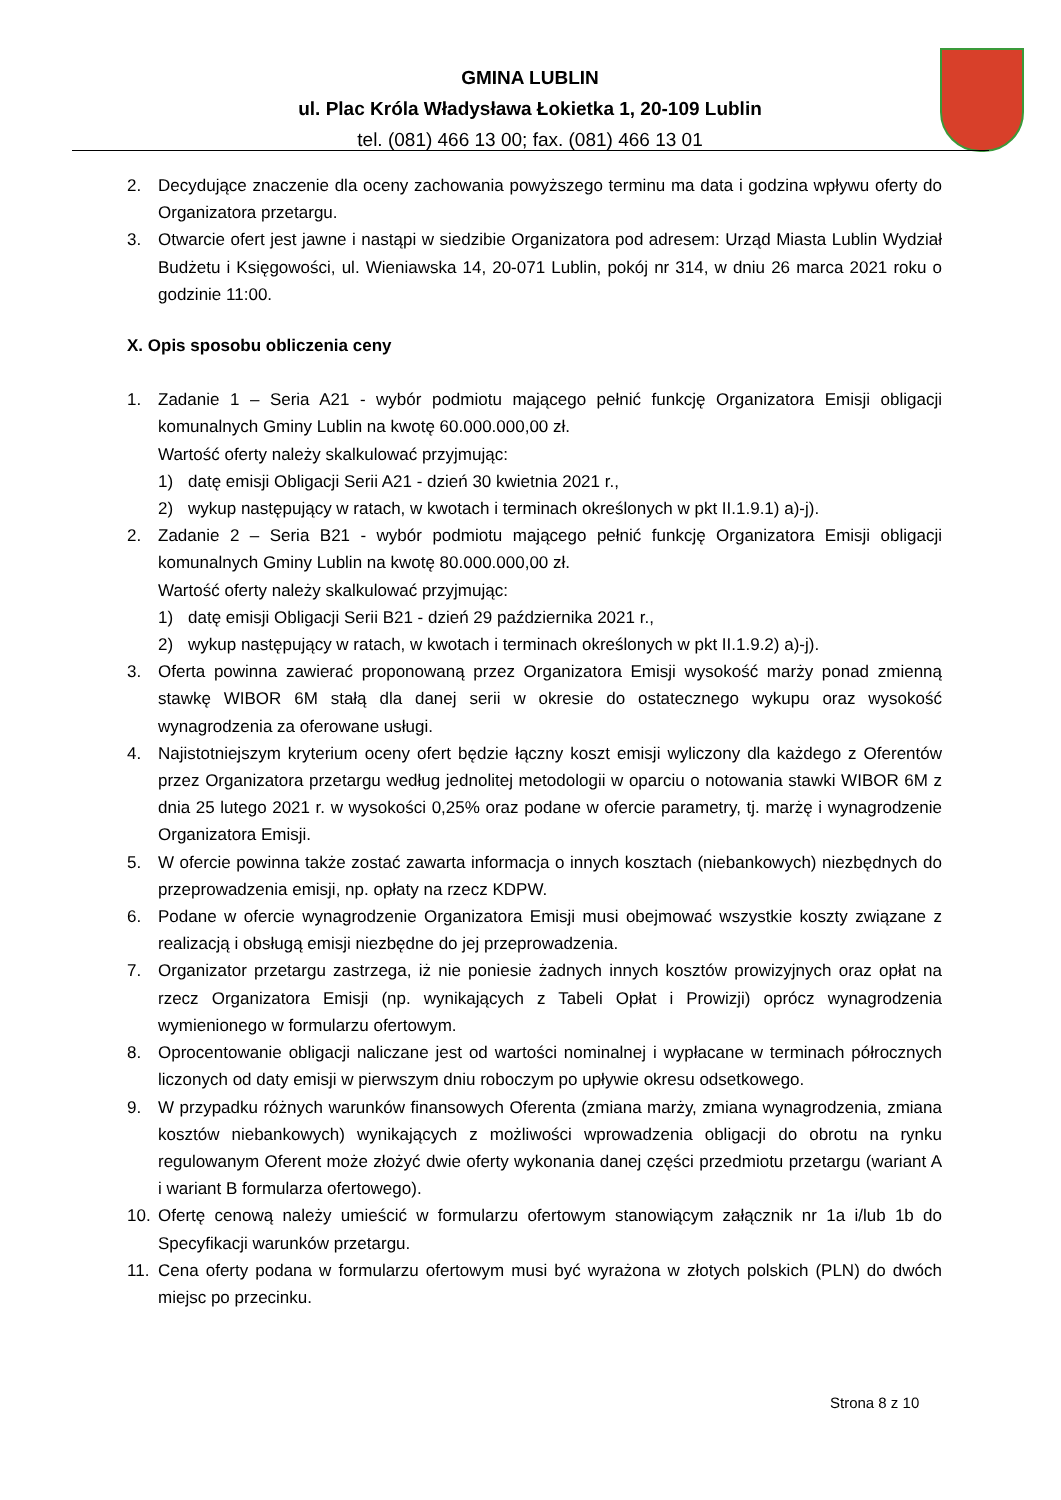GMINA LUBLIN
ul. Plac Króla Władysława Łokietka 1, 20-109 Lublin
tel. (081) 466 13 00; fax. (081) 466 13 01
2. Decydujące znaczenie dla oceny zachowania powyższego terminu ma data i godzina wpływu oferty do Organizatora przetargu.
3. Otwarcie ofert jest jawne i nastąpi w siedzibie Organizatora pod adresem: Urząd Miasta Lublin Wydział Budżetu i Księgowości, ul. Wieniawska 14, 20-071 Lublin, pokój nr 314, w dniu 26 marca 2021 roku o godzinie 11:00.
X. Opis sposobu obliczenia ceny
1. Zadanie 1 – Seria A21 - wybór podmiotu mającego pełnić funkcję Organizatora Emisji obligacji komunalnych Gminy Lublin na kwotę 60.000.000,00 zł.
Wartość oferty należy skalkulować przyjmując:
1) datę emisji Obligacji Serii A21 - dzień 30 kwietnia 2021 r.,
2) wykup następujący w ratach, w kwotach i terminach określonych w pkt II.1.9.1) a)-j).
2. Zadanie 2 – Seria B21 - wybór podmiotu mającego pełnić funkcję Organizatora Emisji obligacji komunalnych Gminy Lublin na kwotę 80.000.000,00 zł.
Wartość oferty należy skalkulować przyjmując:
1) datę emisji Obligacji Serii B21 - dzień 29 października 2021 r.,
2) wykup następujący w ratach, w kwotach i terminach określonych w pkt II.1.9.2) a)-j).
3. Oferta powinna zawierać proponowaną przez Organizatora Emisji wysokość marży ponad zmienną stawkę WIBOR 6M stałą dla danej serii w okresie do ostatecznego wykupu oraz wysokość wynagrodzenia za oferowane usługi.
4. Najistotniejszym kryterium oceny ofert będzie łączny koszt emisji wyliczony dla każdego z Oferentów przez Organizatora przetargu według jednolitej metodologii w oparciu o notowania stawki WIBOR 6M z dnia 25 lutego 2021 r. w wysokości 0,25% oraz podane w ofercie parametry, tj. marżę i wynagrodzenie Organizatora Emisji.
5. W ofercie powinna także zostać zawarta informacja o innych kosztach (niebankowych) niezbędnych do przeprowadzenia emisji, np. opłaty na rzecz KDPW.
6. Podane w ofercie wynagrodzenie Organizatora Emisji musi obejmować wszystkie koszty związane z realizacją i obsługą emisji niezbędne do jej przeprowadzenia.
7. Organizator przetargu zastrzega, iż nie poniesie żadnych innych kosztów prowizyjnych oraz opłat na rzecz Organizatora Emisji (np. wynikających z Tabeli Opłat i Prowizji) oprócz wynagrodzenia wymienionego w formularzu ofertowym.
8. Oprocentowanie obligacji naliczane jest od wartości nominalnej i wypłacane w terminach półrocznych liczonych od daty emisji w pierwszym dniu roboczym po upływie okresu odsetkowego.
9. W przypadku różnych warunków finansowych Oferenta (zmiana marży, zmiana wynagrodzenia, zmiana kosztów niebankowych) wynikających z możliwości wprowadzenia obligacji do obrotu na rynku regulowanym Oferent może złożyć dwie oferty wykonania danej części przedmiotu przetargu (wariant A i wariant B formularza ofertowego).
10. Ofertę cenową należy umieścić w formularzu ofertowym stanowiącym załącznik nr 1a i/lub 1b do Specyfikacji warunków przetargu.
11. Cena oferty podana w formularzu ofertowym musi być wyrażona w złotych polskich (PLN) do dwóch miejsc po przecinku.
Strona 8 z 10